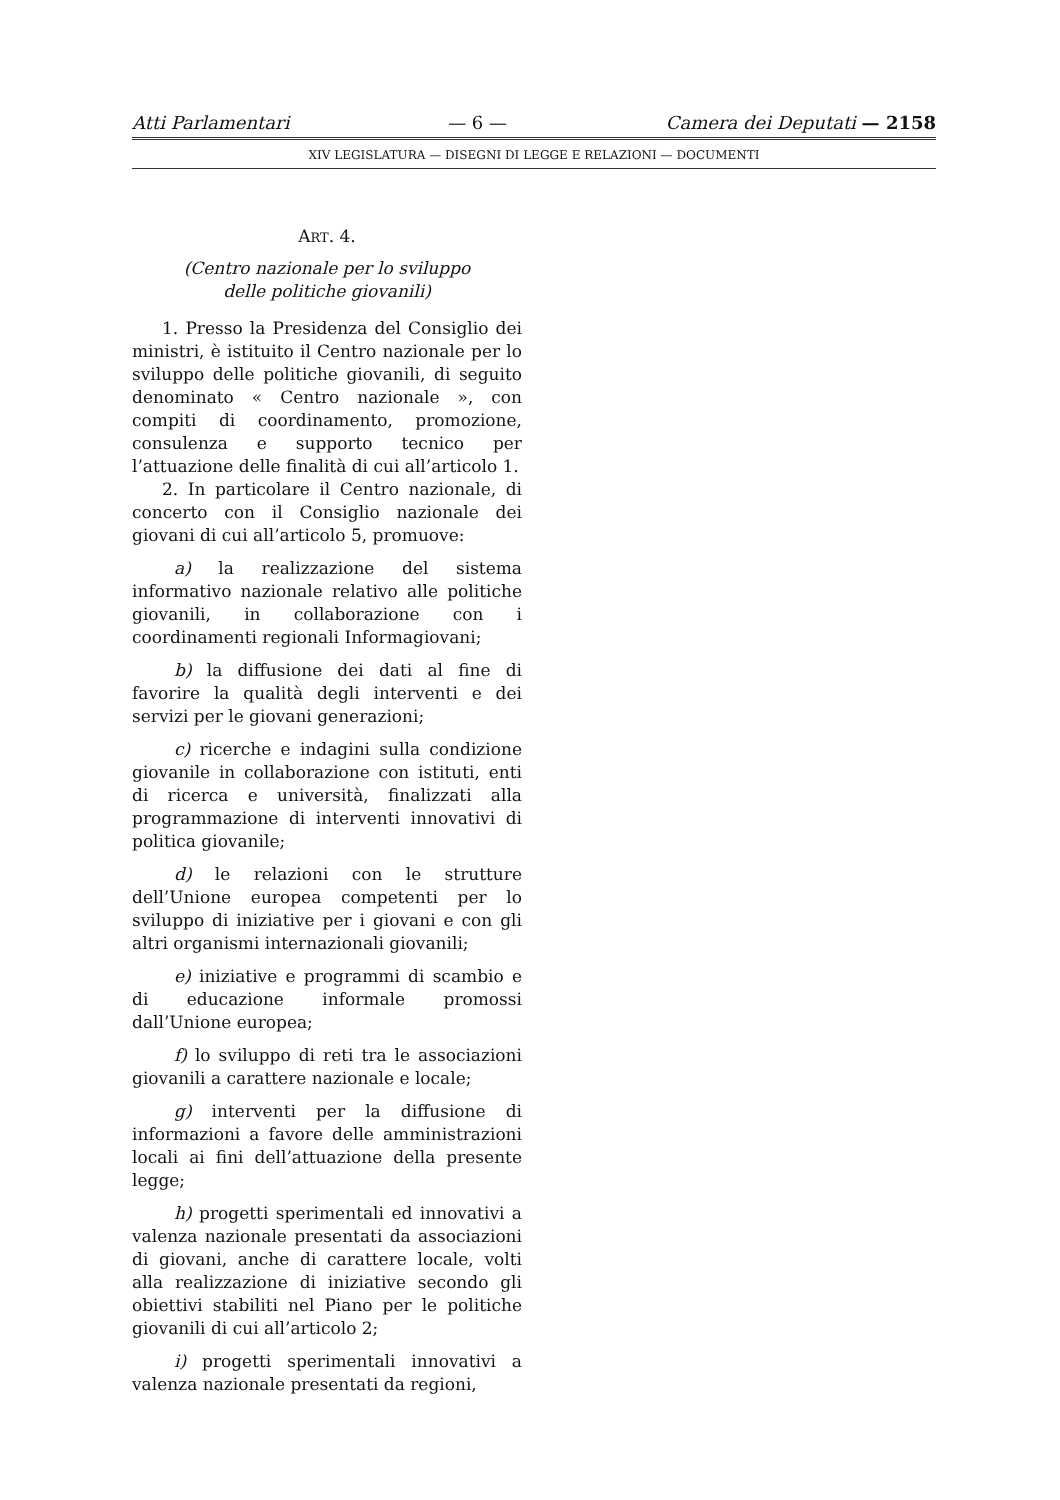Atti Parlamentari — 6 — Camera dei Deputati — 2158
XIV LEGISLATURA — DISEGNI DI LEGGE E RELAZIONI — DOCUMENTI
ART. 4.
(Centro nazionale per lo sviluppo
delle politiche giovanili)
1. Presso la Presidenza del Consiglio dei ministri, è istituito il Centro nazionale per lo sviluppo delle politiche giovanili, di seguito denominato « Centro nazionale », con compiti di coordinamento, promozione, consulenza e supporto tecnico per l’attuazione delle finalità di cui all’articolo 1.
2. In particolare il Centro nazionale, di concerto con il Consiglio nazionale dei giovani di cui all’articolo 5, promuove:
a) la realizzazione del sistema informativo nazionale relativo alle politiche giovanili, in collaborazione con i coordinamenti regionali Informagiovani;
b) la diffusione dei dati al fine di favorire la qualità degli interventi e dei servizi per le giovani generazioni;
c) ricerche e indagini sulla condizione giovanile in collaborazione con istituti, enti di ricerca e università, finalizzati alla programmazione di interventi innovativi di politica giovanile;
d) le relazioni con le strutture dell’Unione europea competenti per lo sviluppo di iniziative per i giovani e con gli altri organismi internazionali giovanili;
e) iniziative e programmi di scambio e di educazione informale promossi dall’Unione europea;
f) lo sviluppo di reti tra le associazioni giovanili a carattere nazionale e locale;
g) interventi per la diffusione di informazioni a favore delle amministrazioni locali ai fini dell’attuazione della presente legge;
h) progetti sperimentali ed innovativi a valenza nazionale presentati da associazioni di giovani, anche di carattere locale, volti alla realizzazione di iniziative secondo gli obiettivi stabiliti nel Piano per le politiche giovanili di cui all’articolo 2;
i) progetti sperimentali innovativi a valenza nazionale presentati da regioni,